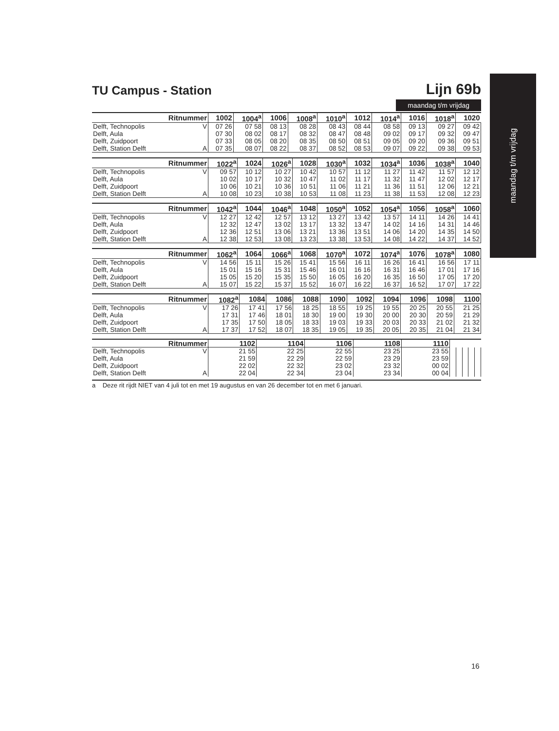maandag t/m vrijdag
TU Campus - Station
Lijn 69b
maandag t/m vrijdag
| Ritnummer | | 1002 | 1004<sup>a</sup> | 1006 | 1008<sup>a</sup> | 1010<sup>a</sup> | 1012 | 1014<sup>a</sup> | 1016 | 1018<sup>a</sup> | 1020 |
| --- | --- | --- | --- | --- | --- | --- | --- | --- | --- | --- | --- |
| Delft, Technopolis | V | 07 26 | 07 58 | 08 13 | 08 28 | 08 43 | 08 44 | 08 58 | 09 13 | 09 27 | 09 42 |
| Delft, Aula | | 07 30 | 08 02 | 08 17 | 08 32 | 08 47 | 08 48 | 09 02 | 09 17 | 09 32 | 09 47 |
| Delft, Zuidpoort | | 07 33 | 08 05 | 08 20 | 08 35 | 08 50 | 08 51 | 09 05 | 09 20 | 09 36 | 09 51 |
| Delft, Station Delft | A | 07 35 | 08 07 | 08 22 | 08 37 | 08 52 | 08 53 | 09 07 | 09 22 | 09 38 | 09 53 |
| Ritnummer | | 1022<sup>a</sup> | 1024 | 1026<sup>a</sup> | 1028 | 1030<sup>a</sup> | 1032 | 1034<sup>a</sup> | 1036 | 1038<sup>a</sup> | 1040 |
| --- | --- | --- | --- | --- | --- | --- | --- | --- | --- | --- | --- |
| Delft, Technopolis | V | 09 57 | 10 12 | 10 27 | 10 42 | 10 57 | 11 12 | 11 27 | 11 42 | 11 57 | 12 12 |
| Delft, Aula | | 10 02 | 10 17 | 10 32 | 10 47 | 11 02 | 11 17 | 11 32 | 11 47 | 12 02 | 12 17 |
| Delft, Zuidpoort | | 10 06 | 10 21 | 10 36 | 10 51 | 11 06 | 11 21 | 11 36 | 11 51 | 12 06 | 12 21 |
| Delft, Station Delft | A | 10 08 | 10 23 | 10 38 | 10 53 | 11 08 | 11 23 | 11 38 | 11 53 | 12 08 | 12 23 |
| Ritnummer | | 1042<sup>a</sup> | 1044 | 1046<sup>a</sup> | 1048 | 1050<sup>a</sup> | 1052 | 1054<sup>a</sup> | 1056 | 1058<sup>a</sup> | 1060 |
| --- | --- | --- | --- | --- | --- | --- | --- | --- | --- | --- | --- |
| Delft, Technopolis | V | 12 27 | 12 42 | 12 57 | 13 12 | 13 27 | 13 42 | 13 57 | 14 11 | 14 26 | 14 41 |
| Delft, Aula | | 12 32 | 12 47 | 13 02 | 13 17 | 13 32 | 13 47 | 14 02 | 14 16 | 14 31 | 14 46 |
| Delft, Zuidpoort | | 12 36 | 12 51 | 13 06 | 13 21 | 13 36 | 13 51 | 14 06 | 14 20 | 14 35 | 14 50 |
| Delft, Station Delft | A | 12 38 | 12 53 | 13 08 | 13 23 | 13 38 | 13 53 | 14 08 | 14 22 | 14 37 | 14 52 |
| Ritnummer | | 1062<sup>a</sup> | 1064 | 1066<sup>a</sup> | 1068 | 1070<sup>a</sup> | 1072 | 1074<sup>a</sup> | 1076 | 1078<sup>a</sup> | 1080 |
| --- | --- | --- | --- | --- | --- | --- | --- | --- | --- | --- | --- |
| Delft, Technopolis | V | 14 56 | 15 11 | 15 26 | 15 41 | 15 56 | 16 11 | 16 26 | 16 41 | 16 56 | 17 11 |
| Delft, Aula | | 15 01 | 15 16 | 15 31 | 15 46 | 16 01 | 16 16 | 16 31 | 16 46 | 17 01 | 17 16 |
| Delft, Zuidpoort | | 15 05 | 15 20 | 15 35 | 15 50 | 16 05 | 16 20 | 16 35 | 16 50 | 17 05 | 17 20 |
| Delft, Station Delft | A | 15 07 | 15 22 | 15 37 | 15 52 | 16 07 | 16 22 | 16 37 | 16 52 | 17 07 | 17 22 |
| Ritnummer | | 1082<sup>a</sup> | 1084 | 1086 | 1088 | 1090 | 1092 | 1094 | 1096 | 1098 | 1100 |
| --- | --- | --- | --- | --- | --- | --- | --- | --- | --- | --- | --- |
| Delft, Technopolis | V | 17 26 | 17 41 | 17 56 | 18 25 | 18 55 | 19 25 | 19 55 | 20 25 | 20 55 | 21 25 |
| Delft, Aula | | 17 31 | 17 46 | 18 01 | 18 30 | 19 00 | 19 30 | 20 00 | 20 30 | 20 59 | 21 29 |
| Delft, Zuidpoort | | 17 35 | 17 50 | 18 05 | 18 33 | 19 03 | 19 33 | 20 03 | 20 33 | 21 02 | 21 32 |
| Delft, Station Delft | A | 17 37 | 17 52 | 18 07 | 18 35 | 19 05 | 19 35 | 20 05 | 20 35 | 21 04 | 21 34 |
| Ritnummer | | 1102 | 1104 | 1106 | 1108 | 1110 | | | | | |
| --- | --- | --- | --- | --- | --- | --- | --- | --- | --- | --- | --- |
| Delft, Technopolis | V | 21 55 | 22 25 | 22 55 | 23 25 | 23 55 | | | | | |
| Delft, Aula | | 21 59 | 22 29 | 22 59 | 23 29 | 23 59 | | | | | |
| Delft, Zuidpoort | | 22 02 | 22 32 | 23 02 | 23 32 | 00 02 | | | | | |
| Delft, Station Delft | A | 22 04 | 22 34 | 23 04 | 23 34 | 00 04 | | | | | |
a Deze rit rijdt NIET van 4 juli tot en met 19 augustus en van 26 december tot en met 6 januari.
16